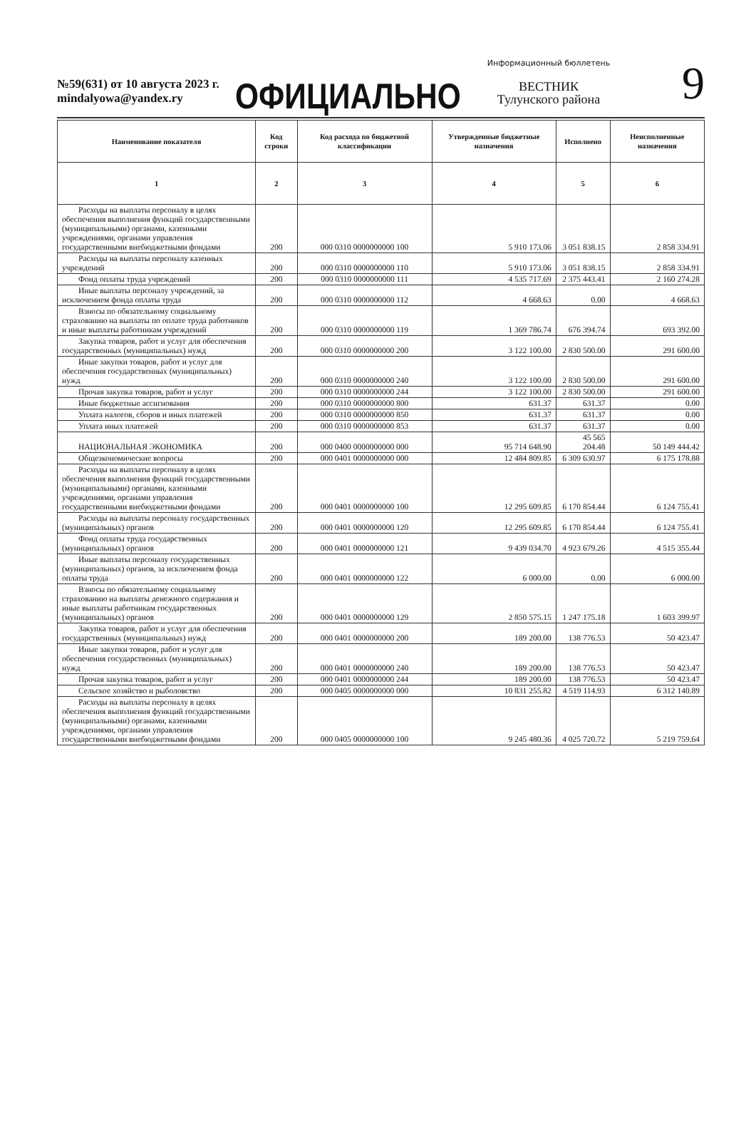№59(631) от 10 августа 2023 г.
mindalyowa@yandex.ry
ОФИЦИАЛЬНО
Информационный бюллетень
ВЕСТНИК
Тулунского района
9
| Наименование показателя | Код строки | Код расхода по бюджетной классификации | Утвержденные бюджетные назначения | Исполнено | Неисполненные назначения |
| --- | --- | --- | --- | --- | --- |
| 1 | 2 | 3 | 4 | 5 | 6 |
| Расходы на выплаты персоналу в целях обеспечения выполнения функций государственными (муниципальными) органами, казенными учреждениями, органами управления государственными внебюджетными фондами | 200 | 000 0310 0000000000 100 | 5 910 173.06 | 3 051 838.15 | 2 858 334.91 |
| Расходы на выплаты персоналу казенных учреждений | 200 | 000 0310 0000000000 110 | 5 910 173.06 | 3 051 838.15 | 2 858 334.91 |
| Фонд оплаты труда учреждений | 200 | 000 0310 0000000000 111 | 4 535 717.69 | 2 375 443.41 | 2 160 274.28 |
| Иные выплаты персоналу учреждений, за исключением фонда оплаты труда | 200 | 000 0310 0000000000 112 | 4 668.63 | 0.00 | 4 668.63 |
| Взносы по обязательному социальному страхованию на выплаты по оплате труда работников и иные выплаты работникам учреждений | 200 | 000 0310 0000000000 119 | 1 369 786.74 | 676 394.74 | 693 392.00 |
| Закупка товаров, работ и услуг для обеспечения государственных (муниципальных) нужд | 200 | 000 0310 0000000000 200 | 3 122 100.00 | 2 830 500.00 | 291 600.00 |
| Иные закупки товаров, работ и услуг для обеспечения государственных (муниципальных) нужд | 200 | 000 0310 0000000000 240 | 3 122 100.00 | 2 830 500.00 | 291 600.00 |
| Прочая закупка товаров, работ и услуг | 200 | 000 0310 0000000000 244 | 3 122 100.00 | 2 830 500.00 | 291 600.00 |
| Иные бюджетные ассигнования | 200 | 000 0310 0000000000 800 | 631.37 | 631.37 | 0.00 |
| Уплата налогов, сборов и иных платежей | 200 | 000 0310 0000000000 850 | 631.37 | 631.37 | 0.00 |
| Уплата иных платежей | 200 | 000 0310 0000000000 853 | 631.37 | 631.37 | 0.00 |
| НАЦИОНАЛЬНАЯ ЭКОНОМИКА | 200 | 000 0400 0000000000 000 | 95 714 648.90 | 45 565 204.48 | 50 149 444.42 |
| Общеэкономические вопросы | 200 | 000 0401 0000000000 000 | 12 484 809.85 | 6 309 630.97 | 6 175 178.88 |
| Расходы на выплаты персоналу в целях обеспечения выполнения функций государственными (муниципальными) органами, казенными учреждениями, органами управления государственными внебюджетными фондами | 200 | 000 0401 0000000000 100 | 12 295 609.85 | 6 170 854.44 | 6 124 755.41 |
| Расходы на выплаты персоналу государственных (муниципальных) органов | 200 | 000 0401 0000000000 120 | 12 295 609.85 | 6 170 854.44 | 6 124 755.41 |
| Фонд оплаты труда государственных (муниципальных) органов | 200 | 000 0401 0000000000 121 | 9 439 034.70 | 4 923 679.26 | 4 515 355.44 |
| Иные выплаты персоналу государственных (муниципальных) органов, за исключением фонда оплаты труда | 200 | 000 0401 0000000000 122 | 6 000.00 | 0.00 | 6 000.00 |
| Взносы по обязательному социальному страхованию на выплаты денежного содержания и иные выплаты работникам государственных (муниципальных) органов | 200 | 000 0401 0000000000 129 | 2 850 575.15 | 1 247 175.18 | 1 603 399.97 |
| Закупка товаров, работ и услуг для обеспечения государственных (муниципальных) нужд | 200 | 000 0401 0000000000 200 | 189 200.00 | 138 776.53 | 50 423.47 |
| Иные закупки товаров, работ и услуг для обеспечения государственных (муниципальных) нужд | 200 | 000 0401 0000000000 240 | 189 200.00 | 138 776.53 | 50 423.47 |
| Прочая закупка товаров, работ и услуг | 200 | 000 0401 0000000000 244 | 189 200.00 | 138 776.53 | 50 423.47 |
| Сельское хозяйство и рыболовство | 200 | 000 0405 0000000000 000 | 10 831 255.82 | 4 519 114.93 | 6 312 140.89 |
| Расходы на выплаты персоналу в целях обеспечения выполнения функций государственными (муниципальными) органами, казенными учреждениями, органами управления государственными внебюджетными фондами | 200 | 000 0405 0000000000 100 | 9 245 480.36 | 4 025 720.72 | 5 219 759.64 |